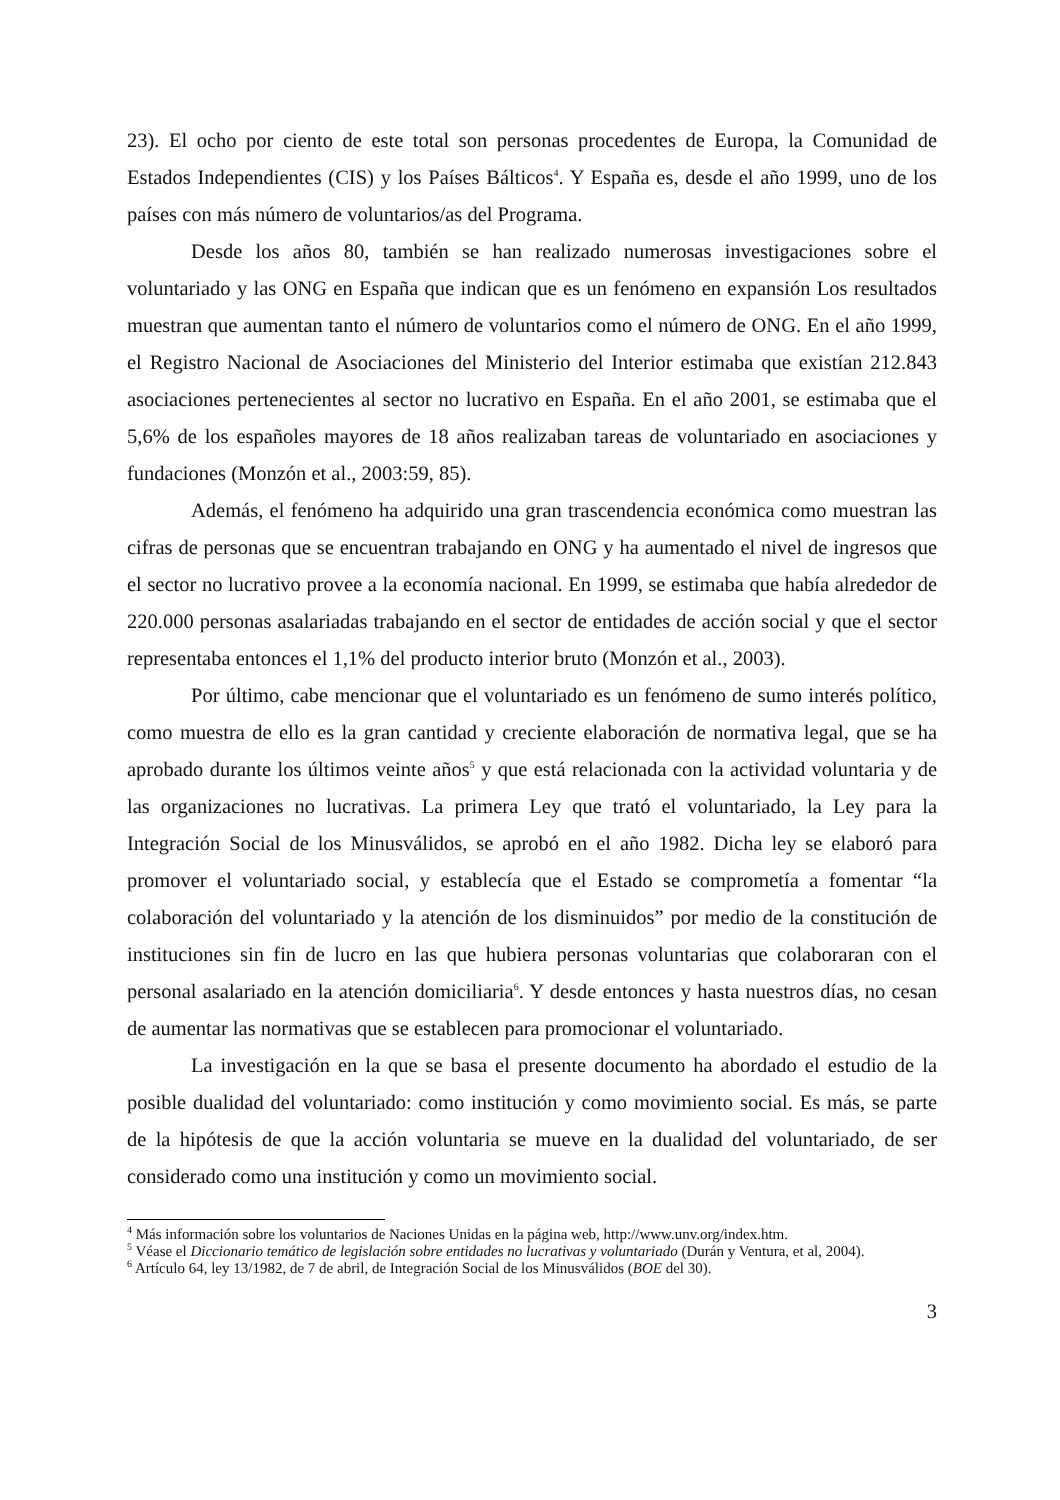23). El ocho por ciento de este total son personas procedentes de Europa, la Comunidad de Estados Independientes (CIS) y los Países Bálticos<sup>4</sup>. Y España es, desde el año 1999, uno de los países con más número de voluntarios/as del Programa.
Desde los años 80, también se han realizado numerosas investigaciones sobre el voluntariado y las ONG en España que indican que es un fenómeno en expansión Los resultados muestran que aumentan tanto el número de voluntarios como el número de ONG. En el año 1999, el Registro Nacional de Asociaciones del Ministerio del Interior estimaba que existían 212.843 asociaciones pertenecientes al sector no lucrativo en España. En el año 2001, se estimaba que el 5,6% de los españoles mayores de 18 años realizaban tareas de voluntariado en asociaciones y fundaciones (Monzón et al., 2003:59, 85).
Además, el fenómeno ha adquirido una gran trascendencia económica como muestran las cifras de personas que se encuentran trabajando en ONG y ha aumentado el nivel de ingresos que el sector no lucrativo provee a la economía nacional. En 1999, se estimaba que había alrededor de 220.000 personas asalariadas trabajando en el sector de entidades de acción social y que el sector representaba entonces el 1,1% del producto interior bruto (Monzón et al., 2003).
Por último, cabe mencionar que el voluntariado es un fenómeno de sumo interés político, como muestra de ello es la gran cantidad y creciente elaboración de normativa legal, que se ha aprobado durante los últimos veinte años<sup>5</sup> y que está relacionada con la actividad voluntaria y de las organizaciones no lucrativas. La primera Ley que trató el voluntariado, la Ley para la Integración Social de los Minusválidos, se aprobó en el año 1982. Dicha ley se elaboró para promover el voluntariado social, y establecía que el Estado se comprometía a fomentar “la colaboración del voluntariado y la atención de los disminuidos” por medio de la constitución de instituciones sin fin de lucro en las que hubiera personas voluntarias que colaboraran con el personal asalariado en la atención domiciliaria<sup>6</sup>. Y desde entonces y hasta nuestros días, no cesan de aumentar las normativas que se establecen para promocionar el voluntariado.
La investigación en la que se basa el presente documento ha abordado el estudio de la posible dualidad del voluntariado: como institución y como movimiento social. Es más, se parte de la hipótesis de que la acción voluntaria se mueve en la dualidad del voluntariado, de ser considerado como una institución y como un movimiento social.
<sup>4</sup> Más información sobre los voluntarios de Naciones Unidas en la página web, http://www.unv.org/index.htm.
<sup>5</sup> Véase el Diccionario temático de legislación sobre entidades no lucrativas y voluntariado (Durán y Ventura, et al, 2004).
<sup>6</sup> Artículo 64, ley 13/1982, de 7 de abril, de Integración Social de los Minusválidos (BOE del 30).
3